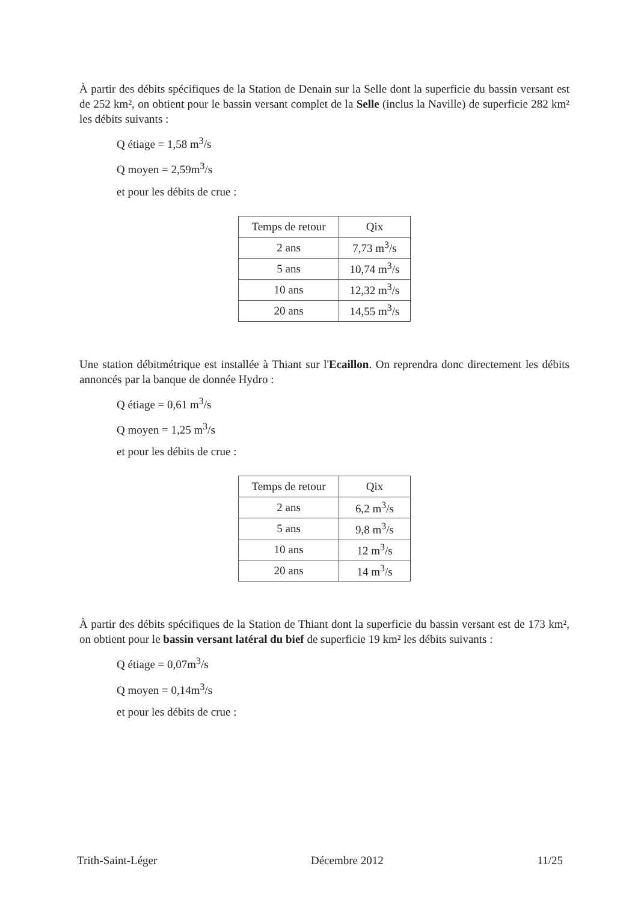À partir des débits spécifiques de la Station de Denain sur la Selle dont la superficie du bassin versant est de 252 km², on obtient pour le bassin versant complet de la Selle (inclus la Naville) de superficie 282 km² les débits suivants :
Q étiage = 1,58 m<sup>3</sup>/s
Q moyen = 2,59m<sup>3</sup>/s
et pour les débits de crue :
| Temps de retour | Qix |
| 2 ans | 7,73 m<sup>3</sup>/s |
| 5 ans | 10,74 m<sup>3</sup>/s |
| 10 ans | 12,32 m<sup>3</sup>/s |
| 20 ans | 14,55 m<sup>3</sup>/s |
Une station débitmétrique est installée à Thiant sur l'Ecaillon. On reprendra donc directement les débits annoncés par la banque de donnée Hydro :
Q étiage = 0,61 m<sup>3</sup>/s
Q moyen = 1,25 m<sup>3</sup>/s
et pour les débits de crue :
| Temps de retour | Qix |
| 2 ans | 6,2 m<sup>3</sup>/s |
| 5 ans | 9,8 m<sup>3</sup>/s |
| 10 ans | 12 m<sup>3</sup>/s |
| 20 ans | 14 m<sup>3</sup>/s |
À partir des débits spécifiques de la Station de Thiant dont la superficie du bassin versant est de 173 km², on obtient pour le bassin versant latéral du bief de superficie 19 km² les débits suivants :
Q étiage = 0,07m<sup>3</sup>/s
Q moyen = 0,14m<sup>3</sup>/s
et pour les débits de crue :
Trith-Saint-Léger Décembre 2012 11/25